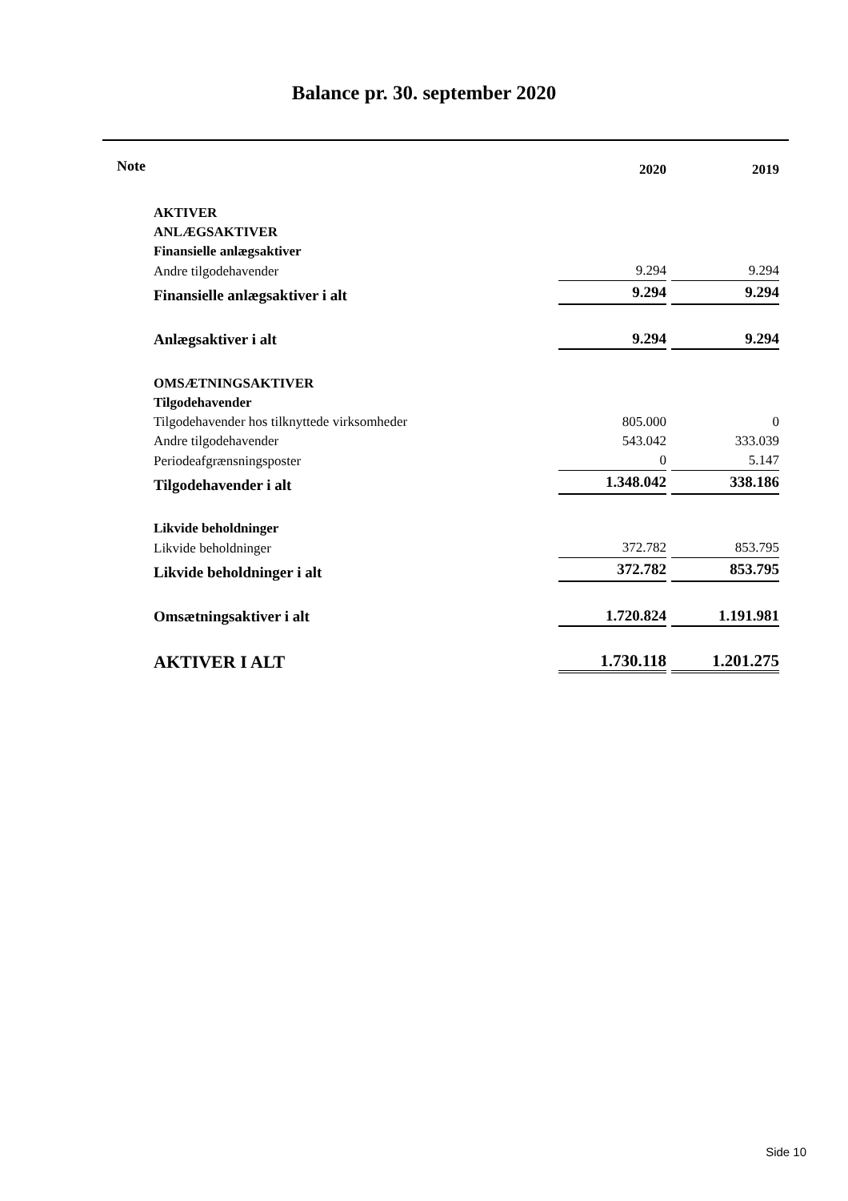Balance pr. 30. september 2020
| Note | | 2020 | 2019 |
| | AKTIVER | | |
| | ANLÆGSAKTIVER | | |
| | Finansielle anlægsaktiver | | |
| | Andre tilgodehavender | 9.294 | 9.294 |
| | Finansielle anlægsaktiver i alt | 9.294 | 9.294 |
| | Anlægsaktiver i alt | 9.294 | 9.294 |
| | OMSÆTNINGSAKTIVER | | |
| | Tilgodehavender | | |
| | Tilgodehavender hos tilknyttede virksomheder | 805.000 | 0 |
| | Andre tilgodehavender | 543.042 | 333.039 |
| | Periodeafgrænsningsposter | 0 | 5.147 |
| | Tilgodehavender i alt | 1.348.042 | 338.186 |
| | Likvide beholdninger | | |
| | Likvide beholdninger | 372.782 | 853.795 |
| | Likvide beholdninger i alt | 372.782 | 853.795 |
| | Omsætningsaktiver i alt | 1.720.824 | 1.191.981 |
| | AKTIVER I ALT | 1.730.118 | 1.201.275 |
Side 10